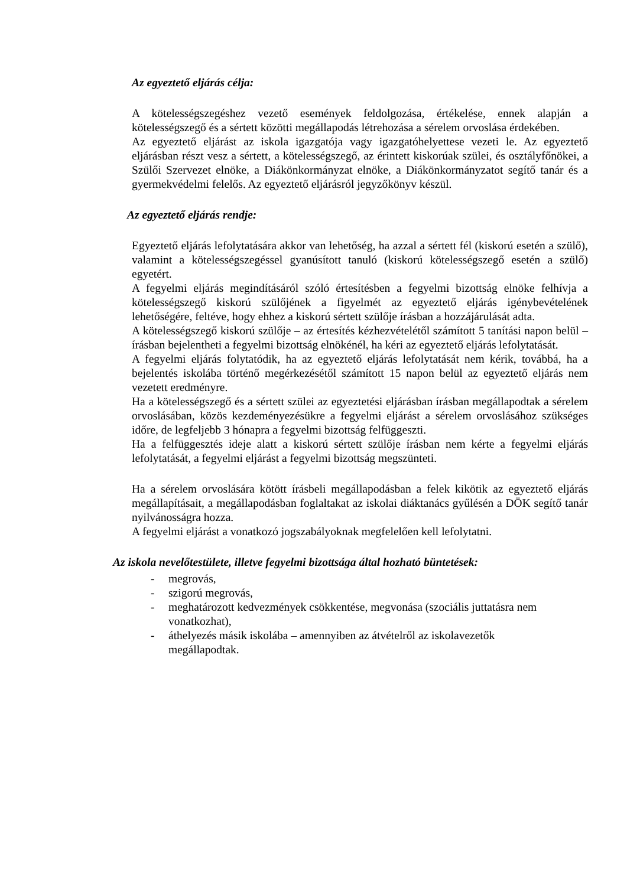Az egyeztető eljárás célja:
A kötelességszegéshez vezető események feldolgozása, értékelése, ennek alapján a kötelességszegő és a sértett közötti megállapodás létrehozása a sérelem orvoslása érdekében.
Az egyeztető eljárást az iskola igazgatója vagy igazgatóhelyettese vezeti le. Az egyeztető eljárásban részt vesz a sértett, a kötelességszegő, az érintett kiskorúak szülei, és osztályfőnökei, a Szülői Szervezet elnöke, a Diákönkormányzat elnöke, a Diákönkormányzatot segítő tanár és a gyermekvédelmi felelős. Az egyeztető eljárásról jegyzőkönyv készül.
Az egyeztető eljárás rendje:
Egyeztető eljárás lefolytatására akkor van lehetőség, ha azzal a sértett fél (kiskorú esetén a szülő), valamint a kötelességszegéssel gyanúsított tanuló (kiskorú kötelességszegő esetén a szülő) egyetért.
A fegyelmi eljárás megindításáról szóló értesítésben a fegyelmi bizottság elnöke felhívja a kötelességszegő kiskorú szülőjének a figyelmét az egyeztető eljárás igénybevételének lehetőségére, feltéve, hogy ehhez a kiskorú sértett szülője írásban a hozzájárulását adta.
A kötelességszegő kiskorú szülője – az értesítés kézhezvételétől számított 5 tanítási napon belül – írásban bejelentheti a fegyelmi bizottság elnökénél, ha kéri az egyeztető eljárás lefolytatását.
A fegyelmi eljárás folytatódik, ha az egyeztető eljárás lefolytatását nem kérik, továbbá, ha a bejelentés iskolába történő megérkezésétől számított 15 napon belül az egyeztető eljárás nem vezetett eredményre.
Ha a kötelességszegő és a sértett szülei az egyeztetési eljárásban írásban megállapodtak a sérelem orvoslásában, közös kezdeményezésükre a fegyelmi eljárást a sérelem orvoslásához szükséges időre, de legfeljebb 3 hónapra a fegyelmi bizottság felfüggeszti.
Ha a felfüggesztés ideje alatt a kiskorú sértett szülője írásban nem kérte a fegyelmi eljárás lefolytatását, a fegyelmi eljárást a fegyelmi bizottság megszünteti.
Ha a sérelem orvoslására kötött írásbeli megállapodásban a felek kikötik az egyeztető eljárás megállapításait, a megállapodásban foglaltakat az iskolai diáktanács gyűlésén a DÖK segítő tanár nyilvánosságra hozza.
A fegyelmi eljárást a vonatkozó jogszabályoknak megfelelően kell lefolytatni.
Az iskola nevelőtestülete, illetve fegyelmi bizottsága által hozható büntetések:
- megrovás,
- szigorú megrovás,
- meghatározott kedvezmények csökkentése, megvonása (szociális juttatásra nem vonatkozhat),
- áthelyezés másik iskolába – amennyiben az átvételről az iskolavezetők megállapodtak.